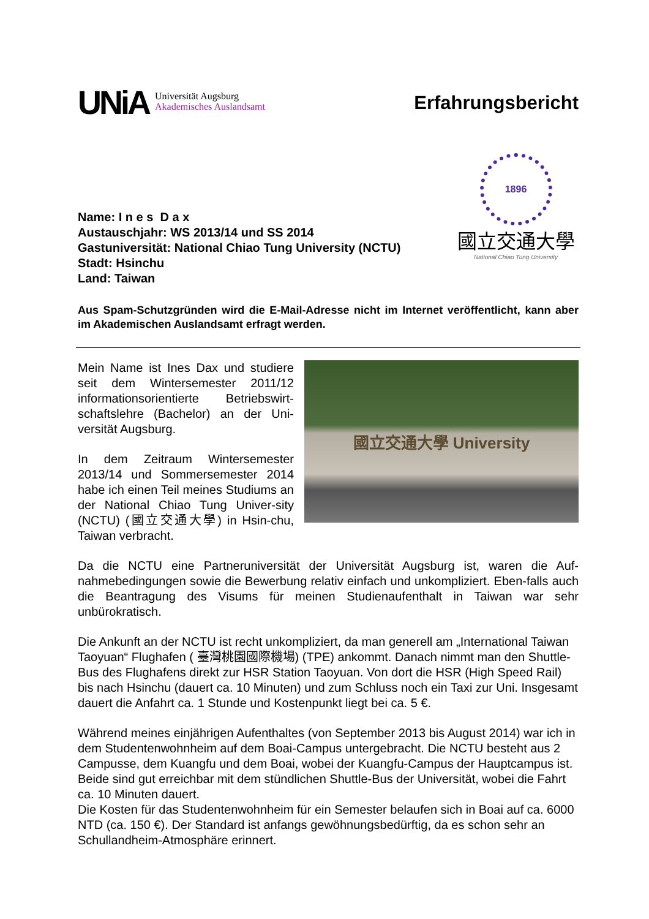UNiA Universität Augsburg
Akademisches Auslandsamt
Erfahrungsbericht
Name: I n e s D a x
Austauschjahr: WS 2013/14 und SS 2014
Gastuniversität: National Chiao Tung University (NCTU)
Stadt: Hsinchu
Land: Taiwan
1896
國立交通大學
National Chiao Tung University
Aus Spam-Schutzgründen wird die E-Mail-Adresse nicht im Internet veröffentlicht, kann aber im Akademischen Auslandsamt erfragt werden.
Mein Name ist Ines Dax und studiere seit dem Wintersemester 2011/12 informationsorientierte Betriebswirt-schaftslehre (Bachelor) an der Uni-versität Augsburg.
In dem Zeitraum Wintersemester 2013/14 und Sommersemester 2014 habe ich einen Teil meines Studiums an der National Chiao Tung Univer-sity (NCTU) (國立交通大學) in Hsin-chu, Taiwan verbracht.
國立交通大學 University
Da die NCTU eine Partneruniversität der Universität Augsburg ist, waren die Auf-nahmebedingungen sowie die Bewerbung relativ einfach und unkompliziert. Eben-falls auch die Beantragung des Visums für meinen Studienaufenthalt in Taiwan war sehr unbürokratisch.
Die Ankunft an der NCTU ist recht unkompliziert, da man generell am „International Taiwan Taoyuan“ Flughafen ( 臺灣桃園國際機場) (TPE) ankommt. Danach nimmt man den Shuttle-Bus des Flughafens direkt zur HSR Station Taoyuan. Von dort die HSR (High Speed Rail) bis nach Hsinchu (dauert ca. 10 Minuten) und zum Schluss noch ein Taxi zur Uni. Insgesamt dauert die Anfahrt ca. 1 Stunde und Kostenpunkt liegt bei ca. 5 €.
Während meines einjährigen Aufenthaltes (von September 2013 bis August 2014) war ich in dem Studentenwohnheim auf dem Boai-Campus untergebracht. Die NCTU besteht aus 2 Campusse, dem Kuangfu und dem Boai, wobei der Kuangfu-Campus der Hauptcampus ist. Beide sind gut erreichbar mit dem stündlichen Shuttle-Bus der Universität, wobei die Fahrt ca. 10 Minuten dauert.
Die Kosten für das Studentenwohnheim für ein Semester belaufen sich in Boai auf ca. 6000 NTD (ca. 150 €). Der Standard ist anfangs gewöhnungsbedürftig, da es schon sehr an Schullandheim-Atmosphäre erinnert.